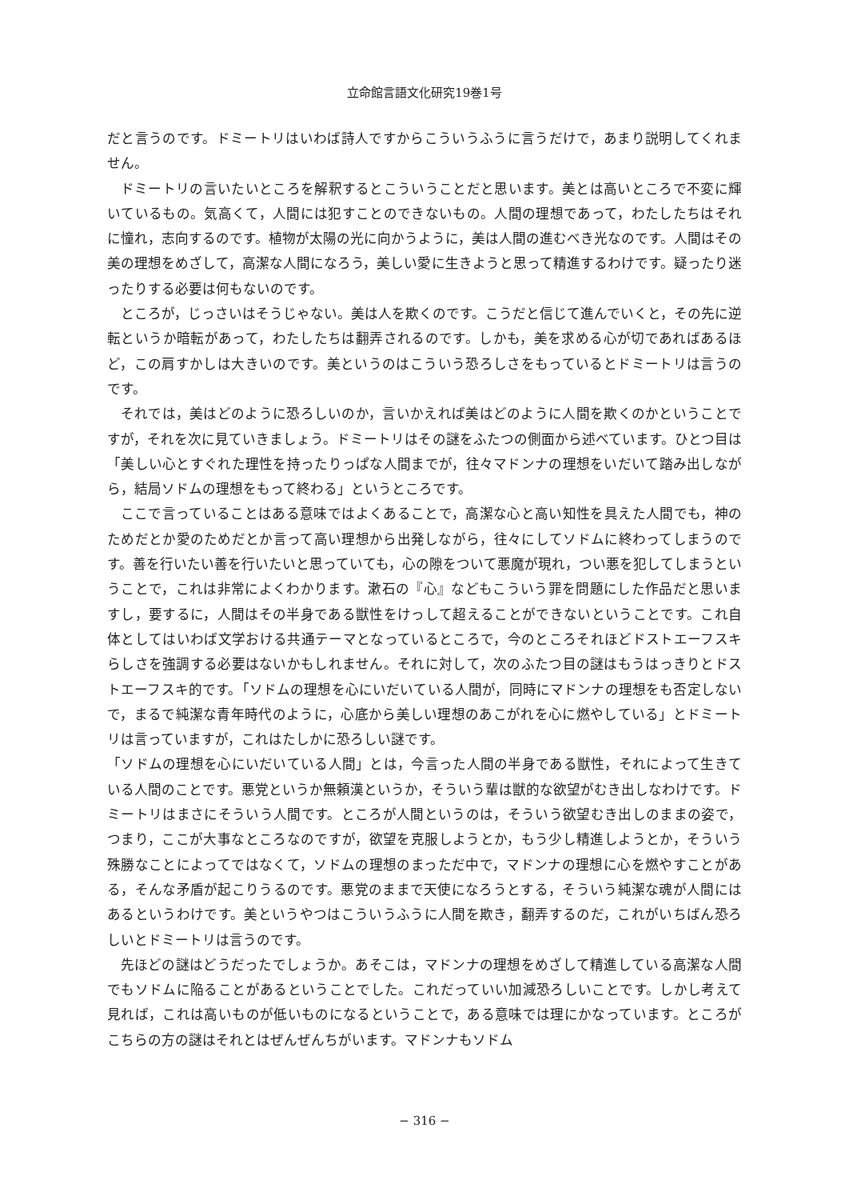立命館言語文化研究19巻1号
だと言うのです。ドミートリはいわば詩人ですからこういうふうに言うだけで，あまり説明してくれません。
ドミートリの言いたいところを解釈するとこういうことだと思います。美とは高いところで不変に輝いているもの。気高くて，人間には犯すことのできないもの。人間の理想であって，わたしたちはそれに憧れ，志向するのです。植物が太陽の光に向かうように，美は人間の進むべき光なのです。人間はその美の理想をめざして，高潔な人間になろう，美しい愛に生きようと思って精進するわけです。疑ったり迷ったりする必要は何もないのです。
ところが，じっさいはそうじゃない。美は人を欺くのです。こうだと信じて進んでいくと，その先に逆転というか暗転があって，わたしたちは翻弄されるのです。しかも，美を求める心が切であればあるほど，この肩すかしは大きいのです。美というのはこういう恐ろしさをもっているとドミートリは言うのです。
それでは，美はどのように恐ろしいのか，言いかえれば美はどのように人間を欺くのかということですが，それを次に見ていきましょう。ドミートリはその謎をふたつの側面から述べています。ひとつ目は「美しい心とすぐれた理性を持ったりっぱな人間までが，往々マドンナの理想をいだいて踏み出しながら，結局ソドムの理想をもって終わる」というところです。
ここで言っていることはある意味ではよくあることで，高潔な心と高い知性を具えた人間でも，神のためだとか愛のためだとか言って高い理想から出発しながら，往々にしてソドムに終わってしまうのです。善を行いたい善を行いたいと思っていても，心の隙をついて悪魔が現れ，つい悪を犯してしまうということで，これは非常によくわかります。漱石の『心』などもこういう罪を問題にした作品だと思いますし，要するに，人間はその半身である獣性をけっして超えることができないということです。これ自体としてはいわば文学おける共通テーマとなっているところで，今のところそれほどドストエーフスキらしさを強調する必要はないかもしれません。それに対して，次のふたつ目の謎はもうはっきりとドストエーフスキ的です。「ソドムの理想を心にいだいている人間が，同時にマドンナの理想をも否定しないで，まるで純潔な青年時代のように，心底から美しい理想のあこがれを心に燃やしている」とドミートリは言っていますが，これはたしかに恐ろしい謎です。
「ソドムの理想を心にいだいている人間」とは，今言った人間の半身である獣性，それによって生きている人間のことです。悪党というか無頼漢というか，そういう輩は獣的な欲望がむき出しなわけです。ドミートリはまさにそういう人間です。ところが人間というのは，そういう欲望むき出しのままの姿で，つまり，ここが大事なところなのですが，欲望を克服しようとか，もう少し精進しようとか，そういう殊勝なことによってではなくて，ソドムの理想のまっただ中で，マドンナの理想に心を燃やすことがある，そんな矛盾が起こりうるのです。悪党のままで天使になろうとする，そういう純潔な魂が人間にはあるというわけです。美というやつはこういうふうに人間を欺き，翻弄するのだ，これがいちばん恐ろしいとドミートリは言うのです。
先ほどの謎はどうだったでしょうか。あそこは，マドンナの理想をめざして精進している高潔な人間でもソドムに陥ることがあるということでした。これだっていい加減恐ろしいことです。しかし考えて見れば，これは高いものが低いものになるということで，ある意味では理にかなっています。ところがこちらの方の謎はそれとはぜんぜんちがいます。マドンナもソドム
− 316 −